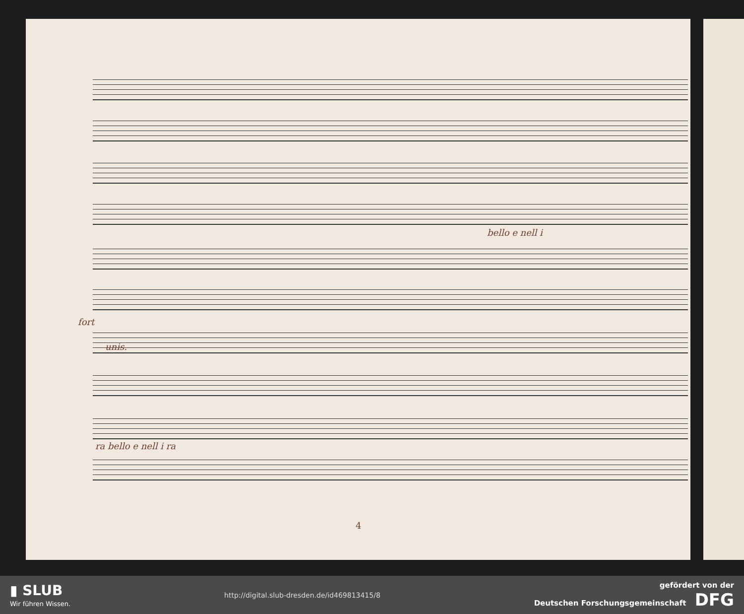bello e nell i
fort
unis.
ra bello e nell i ra
4
▮ SLUB
Wir führen Wissen.
http://digital.slub-dresden.de/id469813415/8
gefördert von der
Deutschen Forschungsgemeinschaft DFG